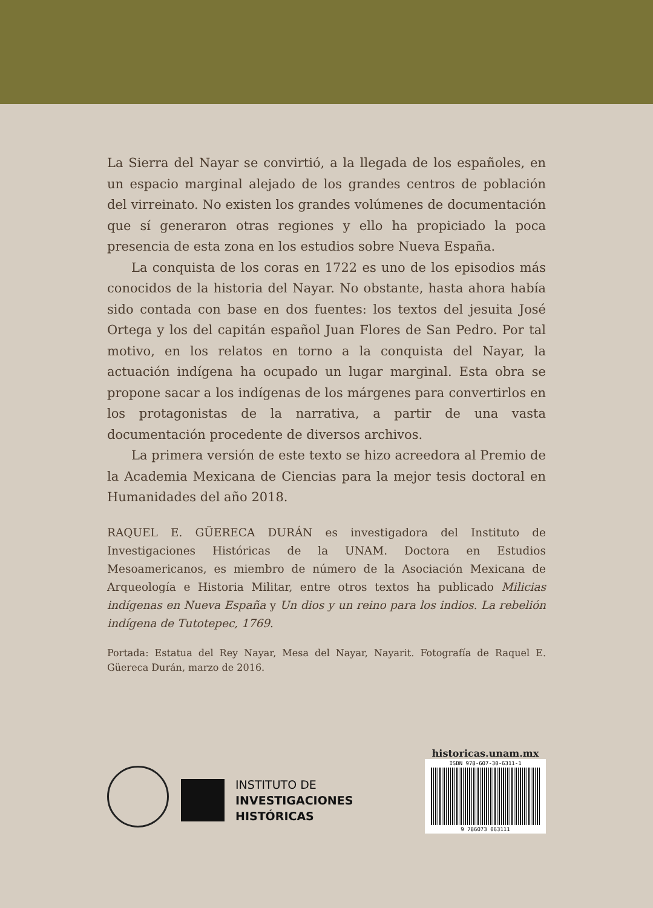La Sierra del Nayar se convirtió, a la llegada de los españoles, en un espacio marginal alejado de los grandes centros de población del virreinato. No existen los grandes volúmenes de documentación que sí generaron otras regiones y ello ha propiciado la poca presencia de esta zona en los estudios sobre Nueva España.
La conquista de los coras en 1722 es uno de los episodios más conocidos de la historia del Nayar. No obstante, hasta ahora había sido contada con base en dos fuentes: los textos del jesuita José Ortega y los del capitán español Juan Flores de San Pedro. Por tal motivo, en los relatos en torno a la conquista del Nayar, la actuación indígena ha ocupado un lugar marginal. Esta obra se propone sacar a los indígenas de los márgenes para convertirlos en los protagonistas de la narrativa, a partir de una vasta documentación procedente de diversos archivos.
La primera versión de este texto se hizo acreedora al Premio de la Academia Mexicana de Ciencias para la mejor tesis doctoral en Humanidades del año 2018.
RAQUEL E. GÜERECA DURÁN es investigadora del Instituto de Investigaciones Históricas de la UNAM. Doctora en Estudios Mesoamericanos, es miembro de número de la Asociación Mexicana de Arqueología e Historia Militar, entre otros textos ha publicado Milicias indígenas en Nueva España y Un dios y un reino para los indios. La rebelión indígena de Tutotepec, 1769.
Portada: Estatua del Rey Nayar, Mesa del Nayar, Nayarit. Fotografía de Raquel E. Güereca Durán, marzo de 2016.
INSTITUTO DE
INVESTIGACIONES
HISTÓRICAS
historicas.unam.mx
ISBN 978-607-30-6311-1
9 786073 063111